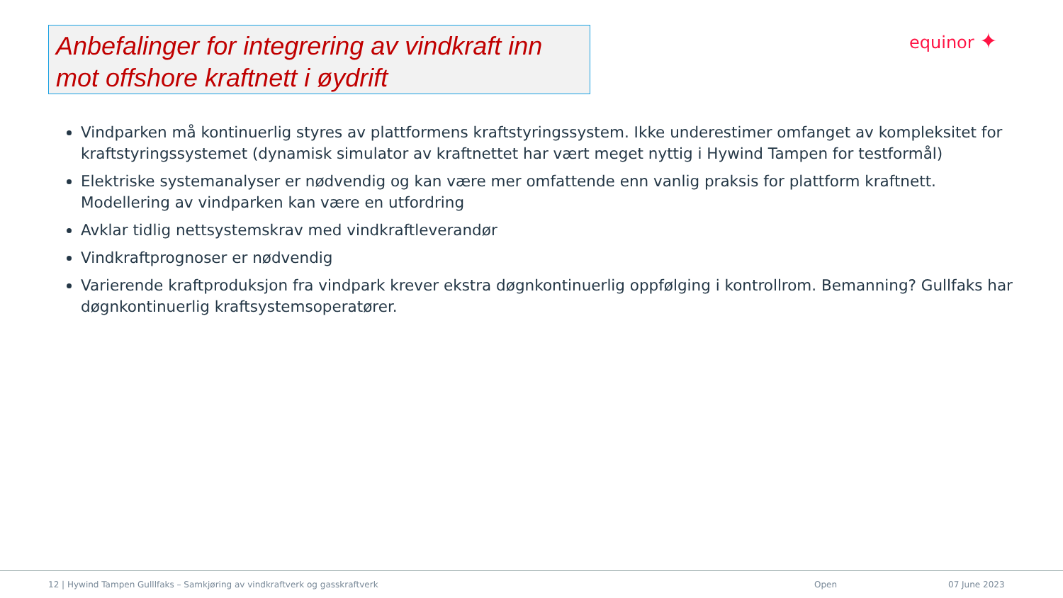Anbefalinger for integrering av vindkraft inn mot offshore kraftnett i øydrift equinor ✦
Vindparken må kontinuerlig styres av plattformens kraftstyringssystem. Ikke underestimer omfanget av kompleksitet for kraftstyringssystemet (dynamisk simulator av kraftnettet har vært meget nyttig i Hywind Tampen for testformål)
Elektriske systemanalyser er nødvendig og kan være mer omfattende enn vanlig praksis for plattform kraftnett. Modellering av vindparken kan være en utfordring
Avklar tidlig nettsystemskrav med vindkraftleverandør
Vindkraftprognoser er nødvendig
Varierende kraftproduksjon fra vindpark krever ekstra døgnkontinuerlig oppfølging i kontrollrom. Bemanning? Gullfaks har døgnkontinuerlig kraftsystemsoperatører.
12 | Hywind Tampen Gulllfaks – Samkjøring av vindkraftverk og gasskraftverk Open 07 June 2023